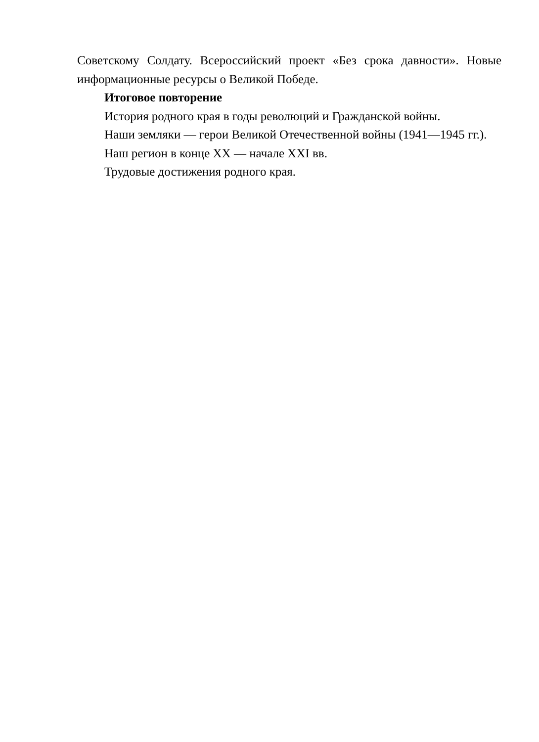Советскому Солдату. Всероссийский проект «Без срока давности». Новые информационные ресурсы о Великой Победе.
Итоговое повторение
История родного края в годы революций и Гражданской войны.
Наши земляки — герои Великой Отечественной войны (1941—1945 гг.).
Наш регион в конце XX — начале XXI вв.
Трудовые достижения родного края.